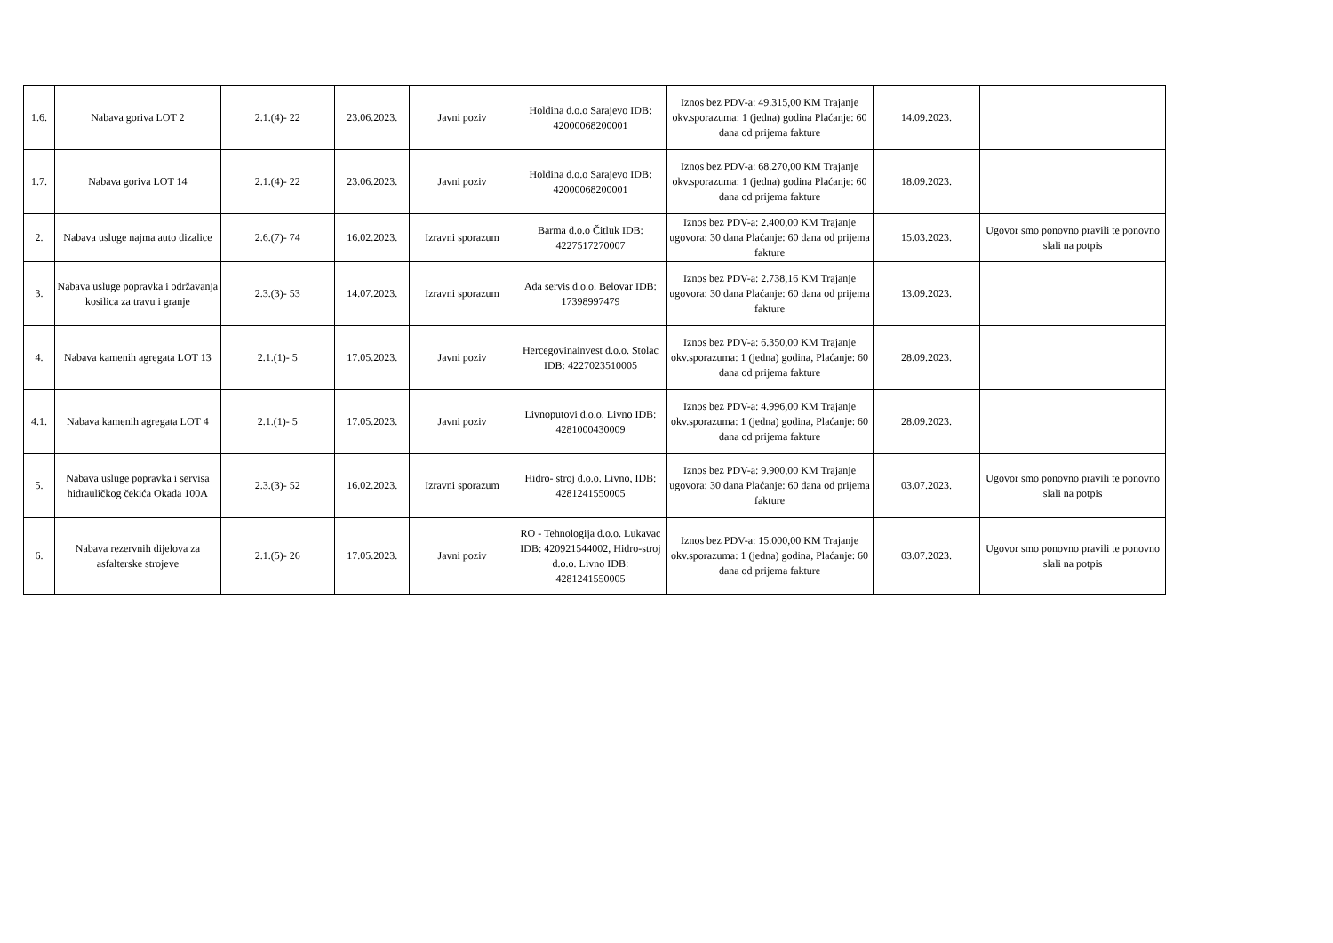| 1.6. | Nabava goriva LOT 2 | 2.1.(4)- 22 | 23.06.2023. | Javni poziv | Holdina d.o.o Sarajevo IDB: 42000068200001 | Iznos bez PDV-a: 49.315,00 KM Trajanje okv.sporazuma: 1 (jedna) godina Plaćanje: 60 dana od prijema fakture | 14.09.2023. | |
| 1.7. | Nabava goriva LOT 14 | 2.1.(4)- 22 | 23.06.2023. | Javni poziv | Holdina d.o.o Sarajevo IDB: 42000068200001 | Iznos bez PDV-a: 68.270,00 KM Trajanje okv.sporazuma: 1 (jedna) godina Plaćanje: 60 dana od prijema fakture | 18.09.2023. | |
| 2. | Nabava usluge najma auto dizalice | 2.6.(7)- 74 | 16.02.2023. | Izravni sporazum | Barma d.o.o Čitluk IDB: 4227517270007 | Iznos bez PDV-a: 2.400,00 KM Trajanje ugovora: 30 dana Plaćanje: 60 dana od prijema fakture | 15.03.2023. | Ugovor smo ponovno pravili te ponovno slali na potpis |
| 3. | Nabava usluge popravka i održavanja kosilica za travu i granje | 2.3.(3)- 53 | 14.07.2023. | Izravni sporazum | Ada servis d.o.o. Belovar IDB: 17398997479 | Iznos bez PDV-a: 2.738,16 KM Trajanje ugovora: 30 dana Plaćanje: 60 dana od prijema fakture | 13.09.2023. | |
| 4. | Nabava kamenih agregata LOT 13 | 2.1.(1)- 5 | 17.05.2023. | Javni poziv | Hercegovinainvest d.o.o. Stolac IDB: 4227023510005 | Iznos bez PDV-a: 6.350,00 KM Trajanje okv.sporazuma: 1 (jedna) godina, Plaćanje: 60 dana od prijema fakture | 28.09.2023. | |
| 4.1. | Nabava kamenih agregata LOT 4 | 2.1.(1)- 5 | 17.05.2023. | Javni poziv | Livnoputovi d.o.o. Livno IDB: 4281000430009 | Iznos bez PDV-a: 4.996,00 KM Trajanje okv.sporazuma: 1 (jedna) godina, Plaćanje: 60 dana od prijema fakture | 28.09.2023. | |
| 5. | Nabava usluge popravka i servisa hidrauličkog čekića Okada 100A | 2.3.(3)- 52 | 16.02.2023. | Izravni sporazum | Hidro- stroj d.o.o. Livno, IDB: 4281241550005 | Iznos bez PDV-a: 9.900,00 KM Trajanje ugovora: 30 dana Plaćanje: 60 dana od prijema fakture | 03.07.2023. | Ugovor smo ponovno pravili te ponovno slali na potpis |
| 6. | Nabava rezervnih dijelova za asfalterske strojeve | 2.1.(5)- 26 | 17.05.2023. | Javni poziv | RO - Tehnologija d.o.o. Lukavac IDB: 420921544002, Hidro-stroj d.o.o. Livno IDB: 4281241550005 | Iznos bez PDV-a: 15.000,00 KM Trajanje okv.sporazuma: 1 (jedna) godina, Plaćanje: 60 dana od prijema fakture | 03.07.2023. | Ugovor smo ponovno pravili te ponovno slali na potpis |